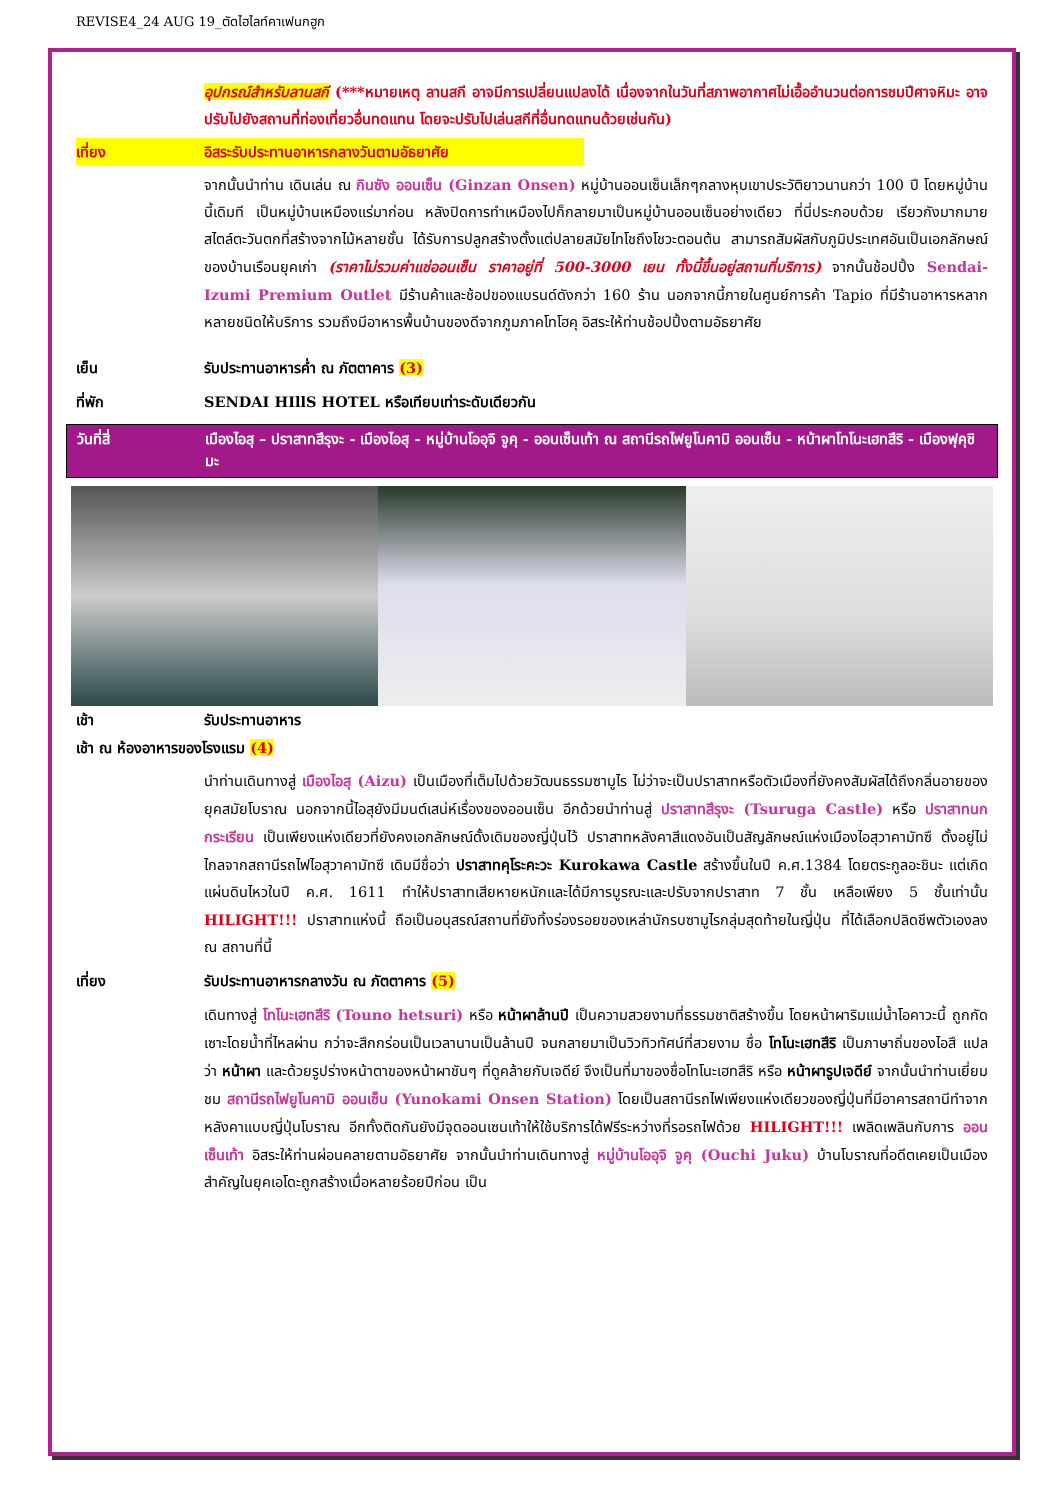REVISE4_24 AUG 19_ตัดไฮไลท์คาเฟนกฮูก
อุปกรณ์สำหรับลานสกี (***หมายเหตุ ลานสกี อาจมีการเปลี่ยนแปลงได้ เนื่องจากในวันที่สภาพอากาศไม่เอื้ออำนวนต่อการชมปีศาจหิมะ อาจปรับไปยังสถานที่ท่องเที่ยวอื่นทดแทน โดยจะปรับไปเล่นสกีที่อื่นทดแทนด้วยเช่นกัน)
เที่ยง อิสระรับประทานอาหารกลางวันตามอัธยาศัย
จากนั้นนำท่าน เดินเล่น ณ กินซัง ออนเซ็น (Ginzan Onsen) หมู่บ้านออนเซ็นเล็กๆกลางหุบเขาประวัติยาวนานกว่า 100 ปี โดยหมู่บ้านนี้เดิมที เป็นหมู่บ้านเหมืองแร่มาก่อน หลังปิดการทำเหมืองไปก็กลายมาเป็นหมู่บ้านออนเซ็นอย่างเดียว ที่นี่ประกอบด้วย เรียวกังมากมายสไตล์ตะวันตกที่สร้างจากไม้หลายชั้น ได้รับการปลูกสร้างตั้งแต่ปลายสมัยไทโชถึงโชวะตอนต้น สามารถสัมผัสกับภูมิประเทศอันเป็นเอกลักษณ์ของบ้านเรือนยุคเก่า (ราคาไม่รวมค่าแช่ออนเซ็น ราคาอยู่ที่ 500-3000 เยน ทั้งนี้ขึ้นอยู่สถานที่บริการ) จากนั้นช้อปปิ้ง Sendai-Izumi Premium Outlet มีร้านค้าและช้อปของแบรนด์ดังกว่า 160 ร้าน นอกจากนี้ภายในศูนย์การค้า Tapio ที่มีร้านอาหารหลากหลายชนิดให้บริการ รวมถึงมีอาหารพื้นบ้านของดีจากภูมภาคโทโฮคุ อิสระให้ท่านช้อปปิ้งตามอัธยาศัย
เย็น รับประทานอาหารค่ำ ณ ภัตตาคาร (3)
ที่พัก SENDAI HIllS HOTEL หรือเทียบเท่าระดับเดียวกัน
วันที่สี่ เมืองไอสุ – ปราสาทสึรุงะ - เมืองไอสุ - หมู่บ้านโออุจิ จูคุ - ออนเซ็นเท้า ณ สถานีรถไฟยูโนคามิ ออนเซ็น - หน้าผาโทโนะเฮทสึริ - เมืองฟุคุชิมะ
เช้า รับประทานอาหาร
เช้า ณ ห้องอาหารของโรงแรม (4)
นำท่านเดินทางสู่ เมืองไอสุ (Aizu) เป็นเมืองที่เต็มไปด้วยวัฒนธรรมซามูไร ไม่ว่าจะเป็นปราสาทหรือตัวเมืองที่ยังคงสัมผัสได้ถึงกลิ่นอายของยุคสมัยโบราณ นอกจากนี้ไอสุยังมีมนต์เสน่ห์เรื่องของออนเซ็น อีกด้วยนำท่านสู่ ปราสาทสึรุงะ (Tsuruga Castle) หรือ ปราสาทนกกระเรียน เป็นเพียงแห่งเดียวที่ยังคงเอกลักษณ์ดั้งเดิมของญี่ปุ่นไว้ ปราสาทหลังคาสีแดงอันเป็นสัญลักษณ์แห่งเมืองไอสุวาคามัทซึ ตั้งอยู่ไม่ไกลจากสถานีรถไฟไอสุวาคามัทซึ เดิมมีชื่อว่า ปราสาทคุโระคะวะ Kurokawa Castle สร้างขึ้นในปี ค.ศ.1384 โดยตระกูลอะชินะ แต่เกิดแผ่นดินไหวในปี ค.ศ. 1611 ทำให้ปราสาทเสียหายหนักและได้มีการบูรณะและปรับจากปราสาท 7 ชั้น เหลือเพียง 5 ชั้นเท่านั้น HILIGHT!!! ปราสาทแห่งนี้ ถือเป็นอนุสรณ์สถานที่ยังทิ้งร่องรอยของเหล่านักรบซามูไรกลุ่มสุดท้ายในญี่ปุ่น ที่ได้เลือกปลิดชีพตัวเองลง ณ สถานที่นี้
เที่ยง รับประทานอาหารกลางวัน ณ ภัตตาคาร (5)
เดินทางสู่ โทโนะเฮทสึริ (Touno hetsuri) หรือ หน้าผาล้านปี เป็นความสวยงามที่ธรรมชาติสร้างขึ้น โดยหน้าผาริมแม่น้ำโอคาวะนี้ ถูกกัดเซาะโดยน้ำที่ไหลผ่าน กว่าจะสึกกร่อนเป็นเวลานานเป็นล้านปี จนกลายมาเป็นวิวทิวทัศน์ที่สวยงาม ชื่อ โทโนะเฮทสึริ เป็นภาษาถิ่นของไอสึ แปลว่า หน้าผา และด้วยรูปร่างหน้าตาของหน้าผาชันๆ ที่ดูคล้ายกับเจดีย์ จึงเป็นที่มาของชื่อโทโนะเฮทสึริ หรือ หน้าผารูปเจดีย์ จากนั้นนำท่านเยี่ยมชม สถานีรถไฟยูโนคามิ ออนเซ็น (Yunokami Onsen Station) โดยเป็นสถานีรถไฟเพียงแห่งเดียวของญี่ปุ่นที่มีอาคารสถานีทำจากหลังคาแบบญี่ปุ่นโบราณ อีกทั้งติดกันยังมีจุดออนเซนเท้าให้ใช้บริการได้ฟรีระหว่างที่รอรถไฟด้วย HILIGHT!!! เพลิดเพลินกับการ ออนเซ็นเท้า อิสระให้ท่านผ่อนคลายตามอัธยาศัย จากนั้นนำท่านเดินทางสู่ หมู่บ้านโออุจิ จูคุ (Ouchi Juku) บ้านโบราณที่อดีตเคยเป็นเมืองสำคัญในยุคเอโดะถูกสร้างเมื่อหลายร้อยปีก่อน เป็น